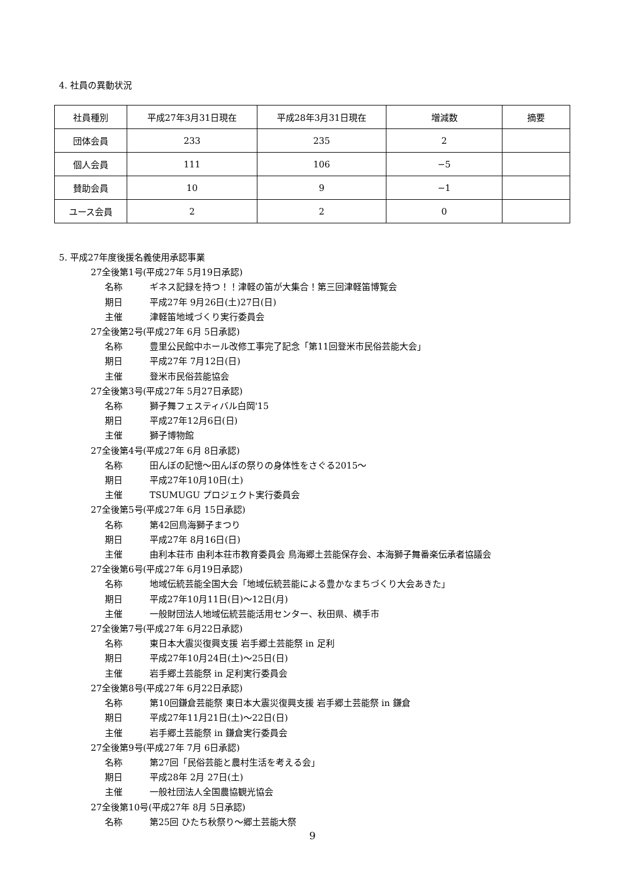4. 社員の異動状況
| 社員種別 | 平成27年3月31日現在 | 平成28年3月31日現在 | 増減数 | 摘要 |
| 団体会員 | 233 | 235 | 2 | |
| 個人会員 | 111 | 106 | −5 | |
| 賛助会員 | 10 | 9 | −1 | |
| ユース会員 | 2 | 2 | 0 | |
5. 平成27年度後援名義使用承認事業
27全後第1号(平成27年 5月19日承認)
名称 ギネス記録を持つ！！津軽の笛が大集合！第三回津軽笛博覧会
期日 平成27年 9月26日(土)27日(日)
主催 津軽笛地域づくり実行委員会
27全後第2号(平成27年 6月 5日承認)
名称 豊里公民館中ホール改修工事完了記念「第11回登米市民俗芸能大会」
期日 平成27年 7月12日(日)
主催 登米市民俗芸能協会
27全後第3号(平成27年 5月27日承認)
名称 獅子舞フェスティバル白岡'15
期日 平成27年12月6日(日)
主催 獅子博物館
27全後第4号(平成27年 6月 8日承認)
名称 田んぼの記憶〜田んぼの祭りの身体性をさぐる2015〜
期日 平成27年10月10日(土)
主催 TSUMUGU プロジェクト実行委員会
27全後第5号(平成27年 6月 15日承認)
名称 第42回鳥海獅子まつり
期日 平成27年 8月16日(日)
主催 由利本荘市 由利本荘市教育委員会 鳥海郷土芸能保存会、本海獅子舞番楽伝承者協議会
27全後第6号(平成27年 6月19日承認)
名称 地域伝統芸能全国大会「地域伝統芸能による豊かなまちづくり大会あきた」
期日 平成27年10月11日(日)〜12日(月)
主催 一般財団法人地域伝統芸能活用センター、秋田県、横手市
27全後第7号(平成27年 6月22日承認)
名称 東日本大震災復興支援 岩手郷土芸能祭 in 足利
期日 平成27年10月24日(土)〜25日(日)
主催 岩手郷土芸能祭 in 足利実行委員会
27全後第8号(平成27年 6月22日承認)
名称 第10回鎌倉芸能祭 東日本大震災復興支援 岩手郷土芸能祭 in 鎌倉
期日 平成27年11月21日(土)〜22日(日)
主催 岩手郷土芸能祭 in 鎌倉実行委員会
27全後第9号(平成27年 7月 6日承認)
名称 第27回「民俗芸能と農村生活を考える会」
期日 平成28年 2月 27日(土)
主催 一般社団法人全国農協観光協会
27全後第10号(平成27年 8月 5日承認)
名称 第25回 ひたち秋祭り〜郷土芸能大祭
9